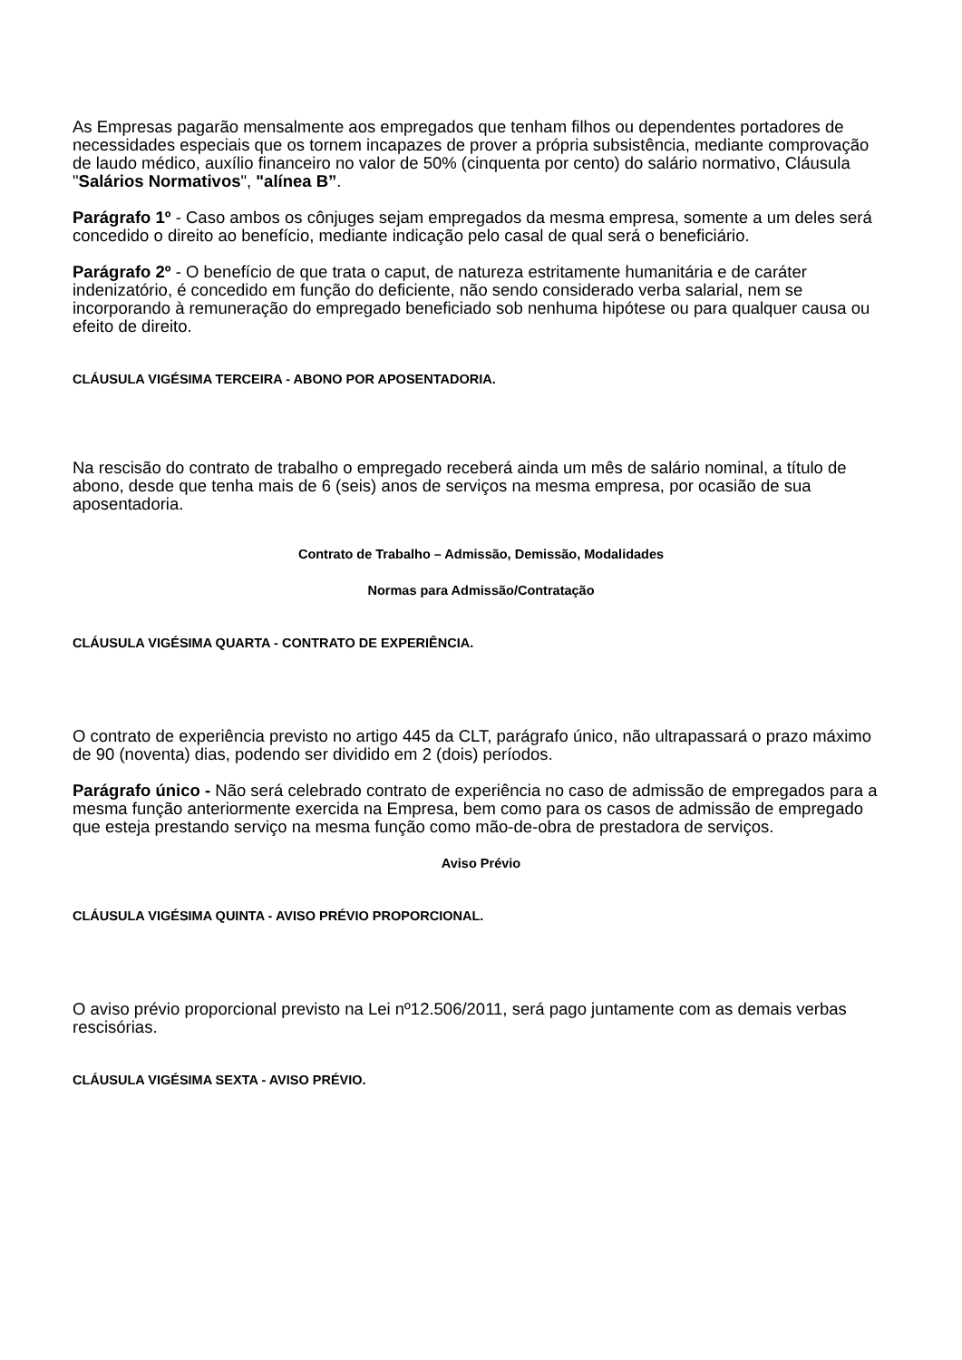As Empresas pagarão mensalmente aos empregados que tenham filhos ou dependentes portadores de necessidades especiais que os tornem incapazes de prover a própria subsistência, mediante comprovação de laudo médico, auxílio financeiro no valor de 50% (cinquenta por cento) do salário normativo, Cláusula "Salários Normativos", "alínea B”.
Parágrafo 1º - Caso ambos os cônjuges sejam empregados da mesma empresa, somente a um deles será concedido o direito ao benefício, mediante indicação pelo casal de qual será o beneficiário.
Parágrafo 2º - O benefício de que trata o caput, de natureza estritamente humanitária e de caráter indenizatório, é concedido em função do deficiente, não sendo considerado verba salarial, nem se incorporando à remuneração do empregado beneficiado sob nenhuma hipótese ou para qualquer causa ou efeito de direito.
CLÁUSULA VIGÉSIMA TERCEIRA - ABONO POR APOSENTADORIA.
Na rescisão do contrato de trabalho o empregado receberá ainda um mês de salário nominal, a título de abono, desde que tenha mais de 6 (seis) anos de serviços na mesma empresa, por ocasião de sua aposentadoria.
Contrato de Trabalho – Admissão, Demissão, Modalidades
Normas para Admissão/Contratação
CLÁUSULA VIGÉSIMA QUARTA - CONTRATO DE EXPERIÊNCIA.
O contrato de experiência previsto no artigo 445 da CLT, parágrafo único, não ultrapassará o prazo máximo de 90 (noventa) dias, podendo ser dividido em 2 (dois) períodos.
Parágrafo único - Não será celebrado contrato de experiência no caso de admissão de empregados para a mesma função anteriormente exercida na Empresa, bem como para os casos de admissão de empregado que esteja prestando serviço na mesma função como mão-de-obra de prestadora de serviços.
Aviso Prévio
CLÁUSULA VIGÉSIMA QUINTA - AVISO PRÉVIO PROPORCIONAL.
O aviso prévio proporcional previsto na Lei nº12.506/2011, será pago juntamente com as demais verbas rescisórias.
CLÁUSULA VIGÉSIMA SEXTA - AVISO PRÉVIO.